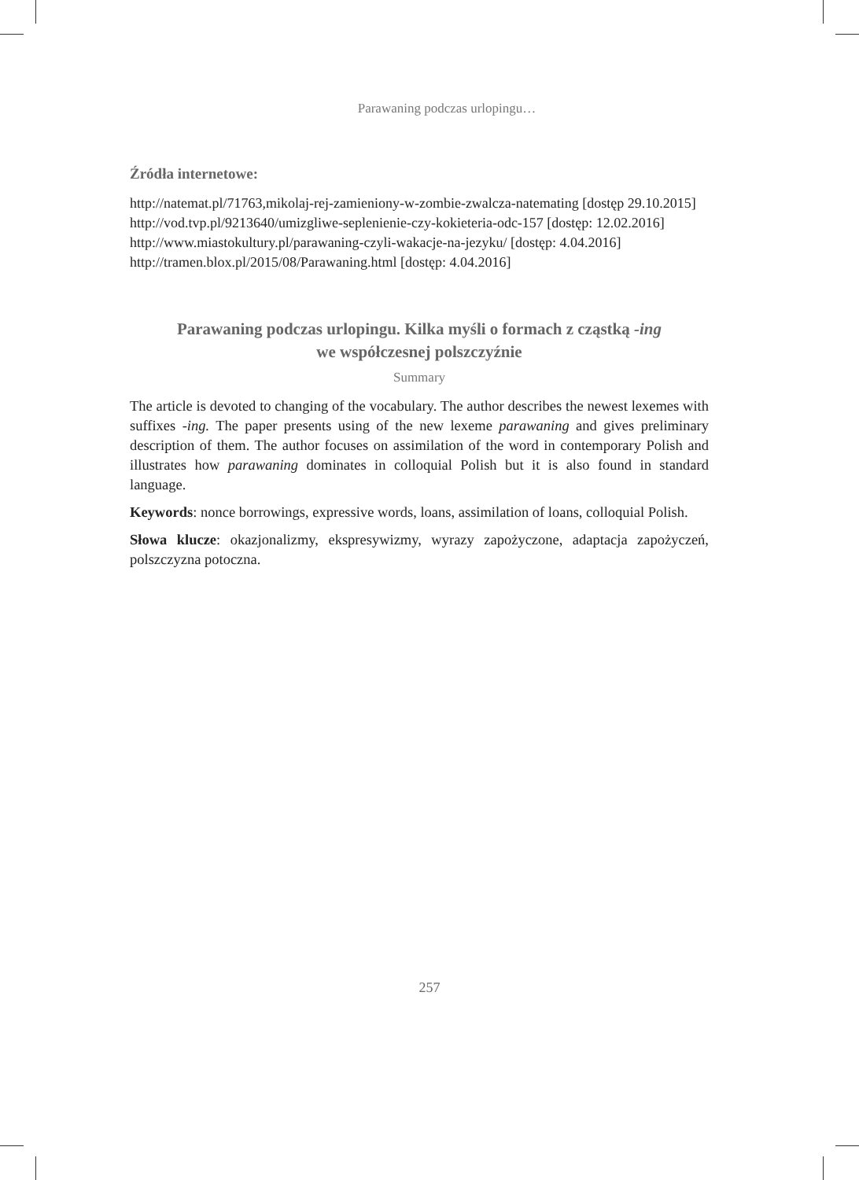Parawaning podczas urlopingu…
Źródła internetowe:
http://natemat.pl/71763,mikolaj-rej-zamieniony-w-zombie-zwalcza-natemating [dostęp 29.10.2015]
http://vod.tvp.pl/9213640/umizgliwe-seplenienie-czy-kokieteria-odc-157 [dostęp: 12.02.2016]
http://www.miastokultury.pl/parawaning-czyli-wakacje-na-jezyku/ [dostęp: 4.04.2016]
http://tramen.blox.pl/2015/08/Parawaning.html [dostęp: 4.04.2016]
Parawaning podczas urlopingu. Kilka myśli o formach z cząstką -ing
we współczesnej polszczyźnie
Summary
The article is devoted to changing of the vocabulary. The author describes the newest lexemes with suffixes -ing. The paper presents using of the new lexeme parawaning and gives preliminary description of them. The author focuses on assimilation of the word in contemporary Polish and illustrates how parawaning dominates in colloquial Polish but it is also found in standard language.
Keywords: nonce borrowings, expressive words, loans, assimilation of loans, colloquial Polish.
Słowa klucze: okazjonalizmy, ekspresywizmy, wyrazy zapożyczone, adaptacja zapożyczeń, polszczyzna potoczna.
257